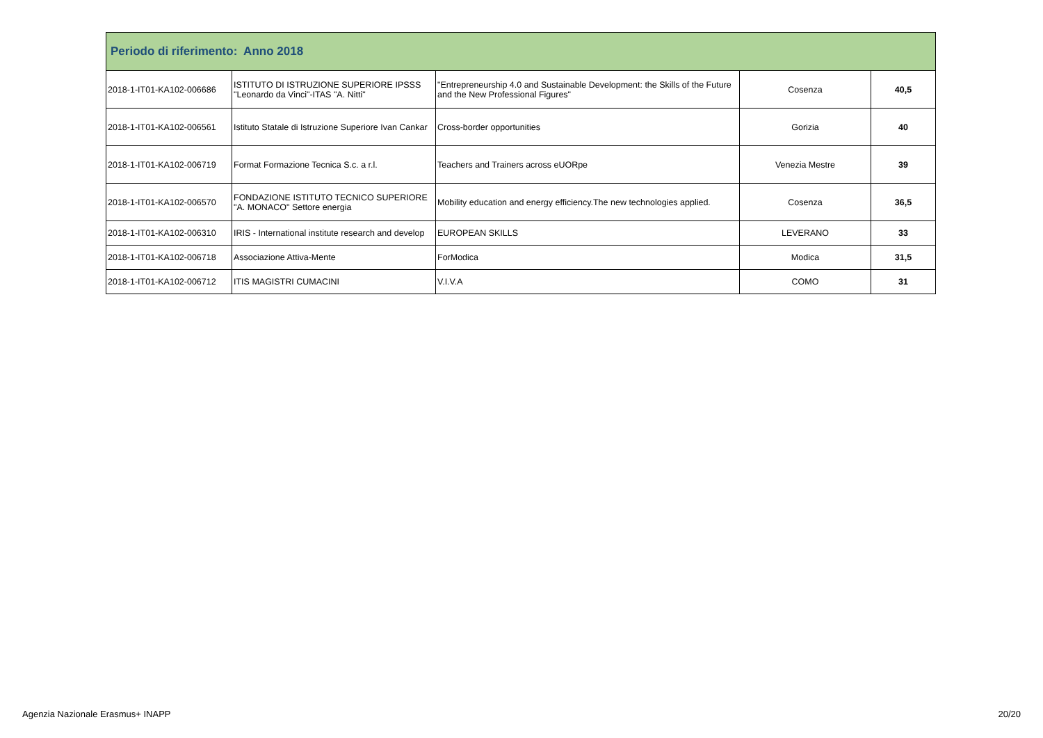| Periodo di riferimento: Anno 2018 | | | | |
| --- | --- | --- | --- | --- |
| 2018-1-IT01-KA102-006686 | ISTITUTO DI ISTRUZIONE SUPERIORE IPSSS "Leonardo da Vinci"-ITAS "A. Nitti" | "Entrepreneurship 4.0 and Sustainable Development: the Skills of the Future and the New Professional Figures" | Cosenza | 40,5 |
| 2018-1-IT01-KA102-006561 | Istituto Statale di Istruzione Superiore Ivan Cankar | Cross-border opportunities | Gorizia | 40 |
| 2018-1-IT01-KA102-006719 | Format Formazione Tecnica S.c. a r.l. | Teachers and Trainers across eUORpe | Venezia Mestre | 39 |
| 2018-1-IT01-KA102-006570 | FONDAZIONE ISTITUTO TECNICO SUPERIORE "A. MONACO" Settore energia | Mobility education and energy efficiency.The new technologies applied. | Cosenza | 36,5 |
| 2018-1-IT01-KA102-006310 | IRIS - International institute research and develop | EUROPEAN SKILLS | LEVERANO | 33 |
| 2018-1-IT01-KA102-006718 | Associazione Attiva-Mente | ForModica | Modica | 31,5 |
| 2018-1-IT01-KA102-006712 | ITIS MAGISTRI CUMACINI | V.I.V.A | COMO | 31 |
Agenzia Nazionale Erasmus+ INAPP 20/20